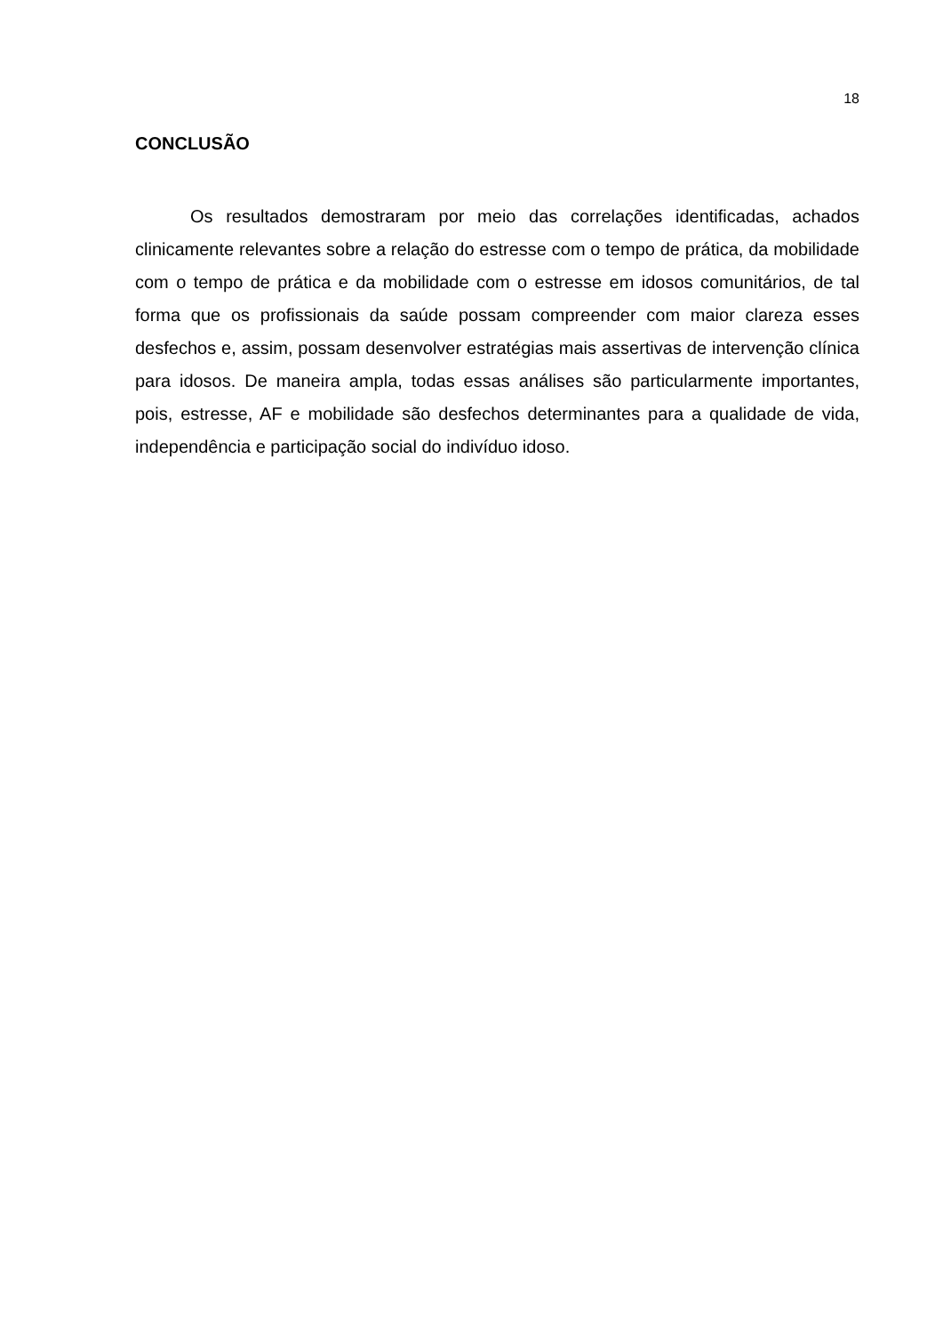18
CONCLUSÃO
Os resultados demostraram por meio das correlações identificadas, achados clinicamente relevantes sobre a relação do estresse com o tempo de prática, da mobilidade com o tempo de prática e da mobilidade com o estresse em idosos comunitários, de tal forma que os profissionais da saúde possam compreender com maior clareza esses desfechos e, assim, possam desenvolver estratégias mais assertivas de intervenção clínica para idosos. De maneira ampla, todas essas análises são particularmente importantes, pois, estresse, AF e mobilidade são desfechos determinantes para a qualidade de vida, independência e participação social do indivíduo idoso.